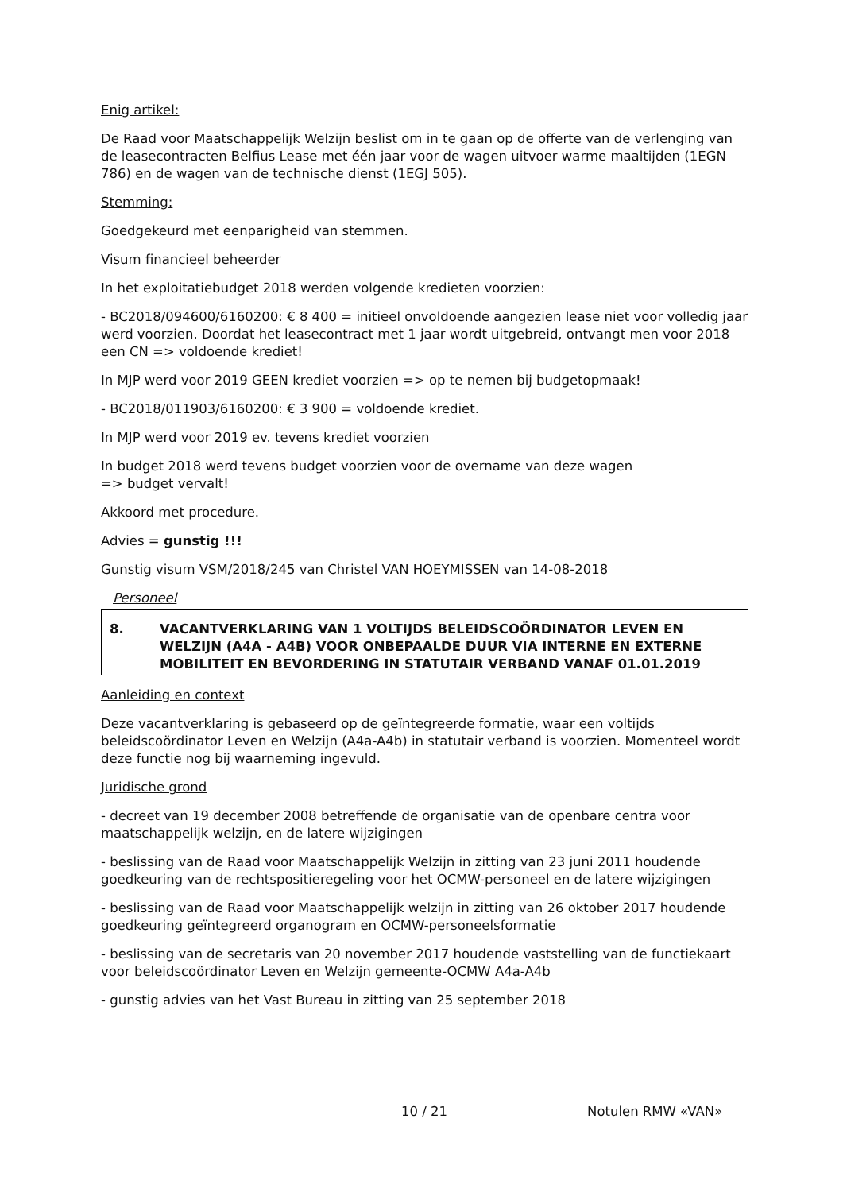Enig artikel:
De Raad voor Maatschappelijk Welzijn beslist om in te gaan op de offerte van de verlenging van de leasecontracten Belfius Lease met één jaar voor de wagen uitvoer warme maaltijden (1EGN 786) en de wagen van de technische dienst (1EGJ 505).
Stemming:
Goedgekeurd met eenparigheid van stemmen.
Visum financieel beheerder
In het exploitatiebudget 2018 werden volgende kredieten voorzien:
- BC2018/094600/6160200: € 8 400 = initieel onvoldoende aangezien lease niet voor volledig jaar werd voorzien. Doordat het leasecontract met 1 jaar wordt uitgebreid, ontvangt men voor 2018 een CN => voldoende krediet!
In MJP werd voor 2019 GEEN krediet voorzien => op te nemen bij budgetopmaak!
- BC2018/011903/6160200: € 3 900 = voldoende krediet.
In MJP werd voor 2019 ev. tevens krediet voorzien
In budget 2018 werd tevens budget voorzien voor de overname van deze wagen
=> budget vervalt!
Akkoord met procedure.
Advies = gunstig !!!
Gunstig visum VSM/2018/245 van Christel VAN HOEYMISSEN van 14-08-2018
Personeel
8. VACANTVERKLARING VAN 1 VOLTIJDS BELEIDSCOÖRDINATOR LEVEN EN WELZIJN (A4A - A4B) VOOR ONBEPAALDE DUUR VIA INTERNE EN EXTERNE MOBILITEIT EN BEVORDERING IN STATUTAIR VERBAND VANAF 01.01.2019
Aanleiding en context
Deze vacantverklaring is gebaseerd op de geïntegreerde formatie, waar een voltijds beleidscoördinator Leven en Welzijn (A4a-A4b) in statutair verband is voorzien. Momenteel wordt deze functie nog bij waarneming ingevuld.
Juridische grond
- decreet van 19 december 2008 betreffende de organisatie van de openbare centra voor maatschappelijk welzijn, en de latere wijzigingen
- beslissing van de Raad voor Maatschappelijk Welzijn in zitting van 23 juni 2011 houdende goedkeuring van de rechtspositieregeling voor het OCMW-personeel en de latere wijzigingen
- beslissing van de Raad voor Maatschappelijk welzijn in zitting van 26 oktober 2017 houdende goedkeuring geïntegreerd organogram en OCMW-personeelsformatie
- beslissing van de secretaris van 20 november 2017 houdende vaststelling van de functiekaart voor beleidscoördinator Leven en Welzijn gemeente-OCMW A4a-A4b
- gunstig advies van het Vast Bureau in zitting van 25 september 2018
10 / 21 Notulen RMW «VAN»